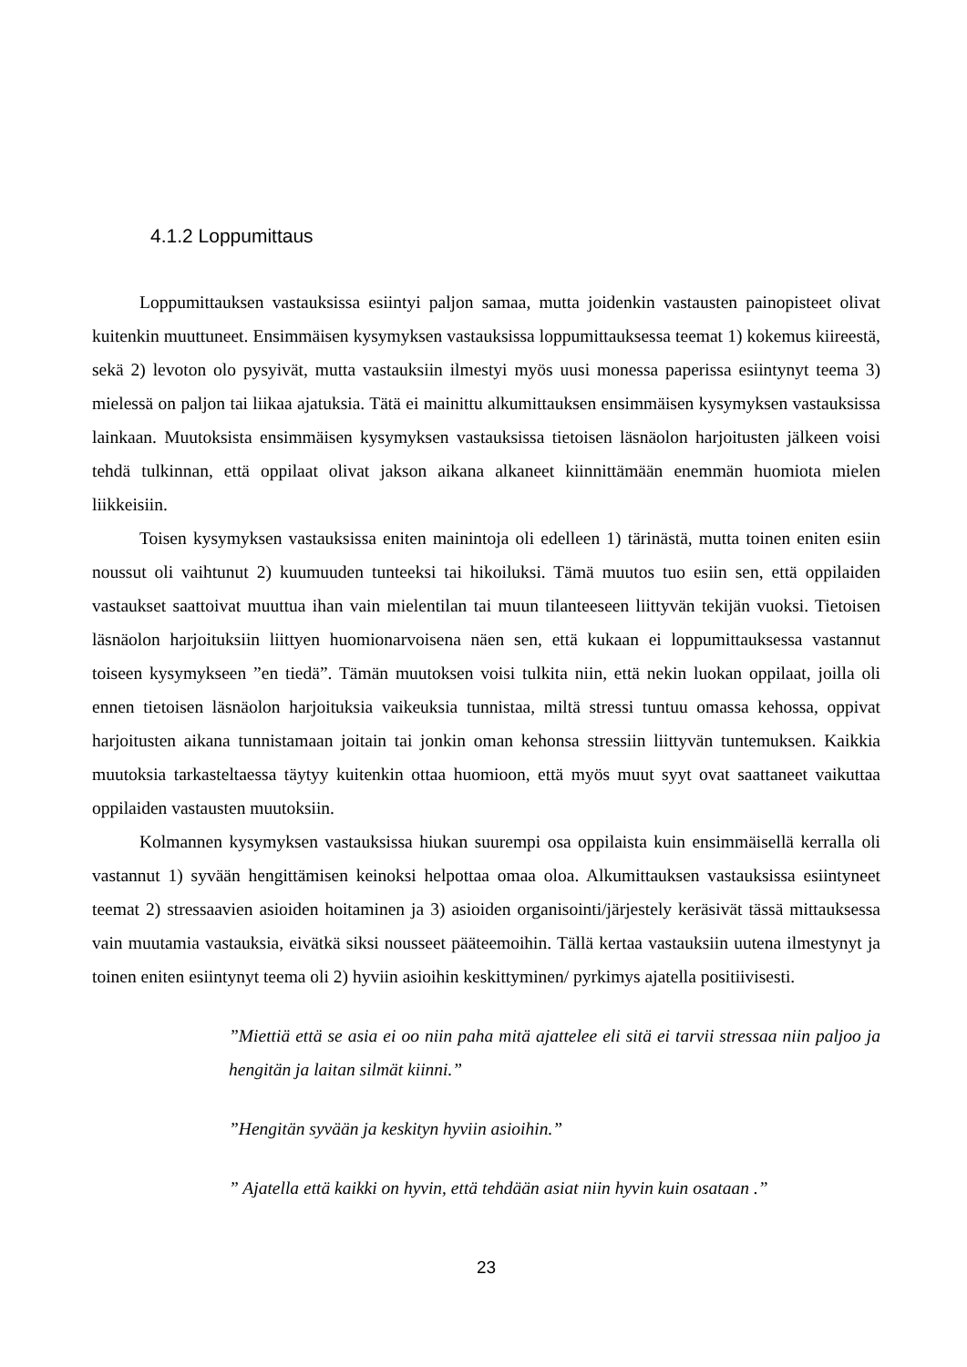4.1.2 Loppumittaus
Loppumittauksen vastauksissa esiintyi paljon samaa, mutta joidenkin vastausten painopisteet olivat kuitenkin muuttuneet. Ensimmäisen kysymyksen vastauksissa loppumittauksessa teemat 1) kokemus kiireestä, sekä 2) levoton olo pysyivät, mutta vastauksiin ilmestyi myös uusi monessa paperissa esiintynyt teema 3) mielessä on paljon tai liikaa ajatuksia. Tätä ei mainittu alkumittauksen ensimmäisen kysymyksen vastauksissa lainkaan. Muutoksista ensimmäisen kysymyksen vastauksissa tietoisen läsnäolon harjoitusten jälkeen voisi tehdä tulkinnan, että oppilaat olivat jakson aikana alkaneet kiinnittämään enemmän huomiota mielen liikkeisiin.
Toisen kysymyksen vastauksissa eniten mainintoja oli edelleen 1) tärinästä, mutta toinen eniten esiin noussut oli vaihtunut 2) kuumuuden tunteeksi tai hikoiluksi. Tämä muutos tuo esiin sen, että oppilaiden vastaukset saattoivat muuttua ihan vain mielentilan tai muun tilanteeseen liittyvän tekijän vuoksi. Tietoisen läsnäolon harjoituksiin liittyen huomionarvoisena näen sen, että kukaan ei loppumittauksessa vastannut toiseen kysymykseen ”en tiedä”. Tämän muutoksen voisi tulkita niin, että nekin luokan oppilaat, joilla oli ennen tietoisen läsnäolon harjoituksia vaikeuksia tunnistaa, miltä stressi tuntuu omassa kehossa, oppivat harjoitusten aikana tunnistamaan joitain tai jonkin oman kehonsa stressiin liittyvän tuntemuksen. Kaikkia muutoksia tarkasteltaessa täytyy kuitenkin ottaa huomioon, että myös muut syyt ovat saattaneet vaikuttaa oppilaiden vastausten muutoksiin.
Kolmannen kysymyksen vastauksissa hiukan suurempi osa oppilaista kuin ensimmäisellä kerralla oli vastannut 1) syvään hengittämisen keinoksi helpottaa omaa oloa. Alkumittauksen vastauksissa esiintyneet teemat 2) stressaavien asioiden hoitaminen ja 3) asioiden organisointi/järjestely keräsivät tässä mittauksessa vain muutamia vastauksia, eivätkä siksi nousseet pääteemoihin. Tällä kertaa vastauksiin uutena ilmestynyt ja toinen eniten esiintynyt teema oli 2) hyviin asioihin keskittyminen/ pyrkimys ajatella positiivisesti.
”Miettiä että se asia ei oo niin paha mitä ajattelee eli sitä ei tarvii stressaa niin paljoo ja hengitän ja laitan silmät kiinni.”
”Hengitän syvään ja keskityn hyviin asioihin.”
” Ajatella että kaikki on hyvin, että tehdään asiat niin hyvin kuin osataan .”
23